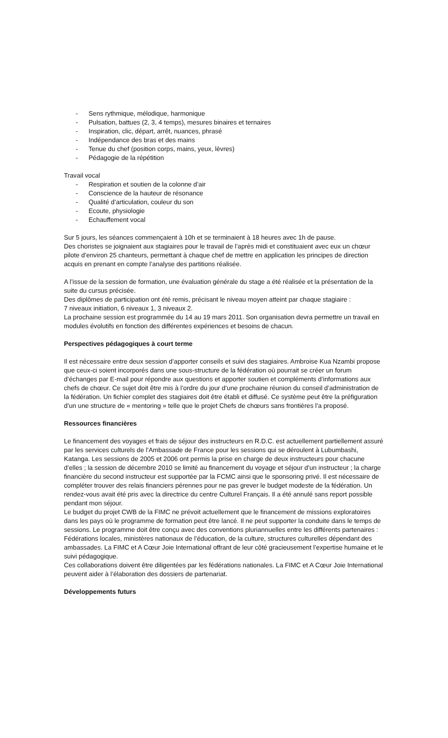- Sens rythmique, mélodique, harmonique
- Pulsation, battues (2, 3, 4 temps), mesures binaires et ternaires
- Inspiration, clic, départ, arrêt, nuances, phrasé
- Indépendance des bras et des mains
- Tenue du chef (position corps, mains, yeux, lèvres)
- Pédagogie de la répétition
Travail vocal
- Respiration et soutien de la colonne d’air
- Conscience de la hauteur de résonance
- Qualité d’articulation, couleur du son
- Ecoute, physiologie
- Echauffement vocal
Sur 5 jours, les séances commençaient à 10h et se terminaient à 18 heures avec 1h de pause.
Des choristes se joignaient aux stagiaires pour le travail de l’après midi et constituaient avec eux un chœur pilote d’environ 25 chanteurs, permettant à chaque chef de mettre en application les principes de direction acquis en prenant en compte l’analyse des partitions réalisée.
A l’issue de la session de formation, une évaluation générale du stage a été réalisée et la présentation de la suite du cursus précisée.
Des diplômes de participation ont été remis, précisant le niveau moyen atteint par chaque stagiaire :
7 niveaux initiation, 6 niveaux 1, 3 niveaux 2.
La prochaine session est programmée du 14 au 19 mars 2011. Son organisation devra permettre un travail en modules évolutifs en fonction des différentes expériences et besoins de chacun.
Perspectives pédagogiques à court terme
Il est nécessaire entre deux session d’apporter conseils et suivi des stagiaires. Ambroise Kua Nzambi propose que ceux-ci soient incorporés dans une sous-structure de la fédération où pourrait se créer un forum d’échanges par E-mail pour répondre aux questions et apporter soutien et compléments d’informations aux chefs de chœur. Ce sujet doit être mis à l’ordre du jour d’une prochaine réunion du conseil d’administration de la fédération. Un fichier complet des stagiaires doit être établi et diffusé. Ce système peut être la préfiguration d’un une structure de « mentoring » telle que le projet Chefs de chœurs sans frontières l’a proposé.
Ressources financières
Le financement des voyages et frais de séjour des instructeurs en R.D.C. est actuellement partiellement assuré par les services culturels de l’Ambassade de France pour les sessions qui se déroulent à Lubumbashi, Katanga. Les sessions de 2005 et 2006 ont permis la prise en charge de deux instructeurs pour chacune d’elles ; la session de décembre 2010 se limité au financement du voyage et séjour d’un instructeur ; la charge financière du second instructeur est supportée par la FCMC ainsi que le sponsoring privé. Il est nécessaire de compléter trouver des relais financiers pérennes pour ne pas grever le budget modeste de la fédération. Un rendez-vous avait été pris avec la directrice du centre Culturel Français. Il a été annulé sans report possible pendant mon séjour.
Le budget du projet CWB de la FIMC ne prévoit actuellement que le financement de missions exploratoires dans les pays où le programme de formation peut être lancé. Il ne peut supporter la conduite dans le temps de sessions. Le programme doit être conçu avec des conventions pluriannuelles entre les différents partenaires : Fédérations locales, ministères nationaux de l’éducation, de la culture, structures culturelles dépendant des ambassades. La FIMC et A Cœur Joie International offrant de leur côté gracieusement l’expertise humaine et le suivi pédagogique.
Ces collaborations doivent être diligentées par les fédérations nationales. La FIMC et A Cœur Joie International peuvent aider à l’élaboration des dossiers de partenariat.
Développements futurs